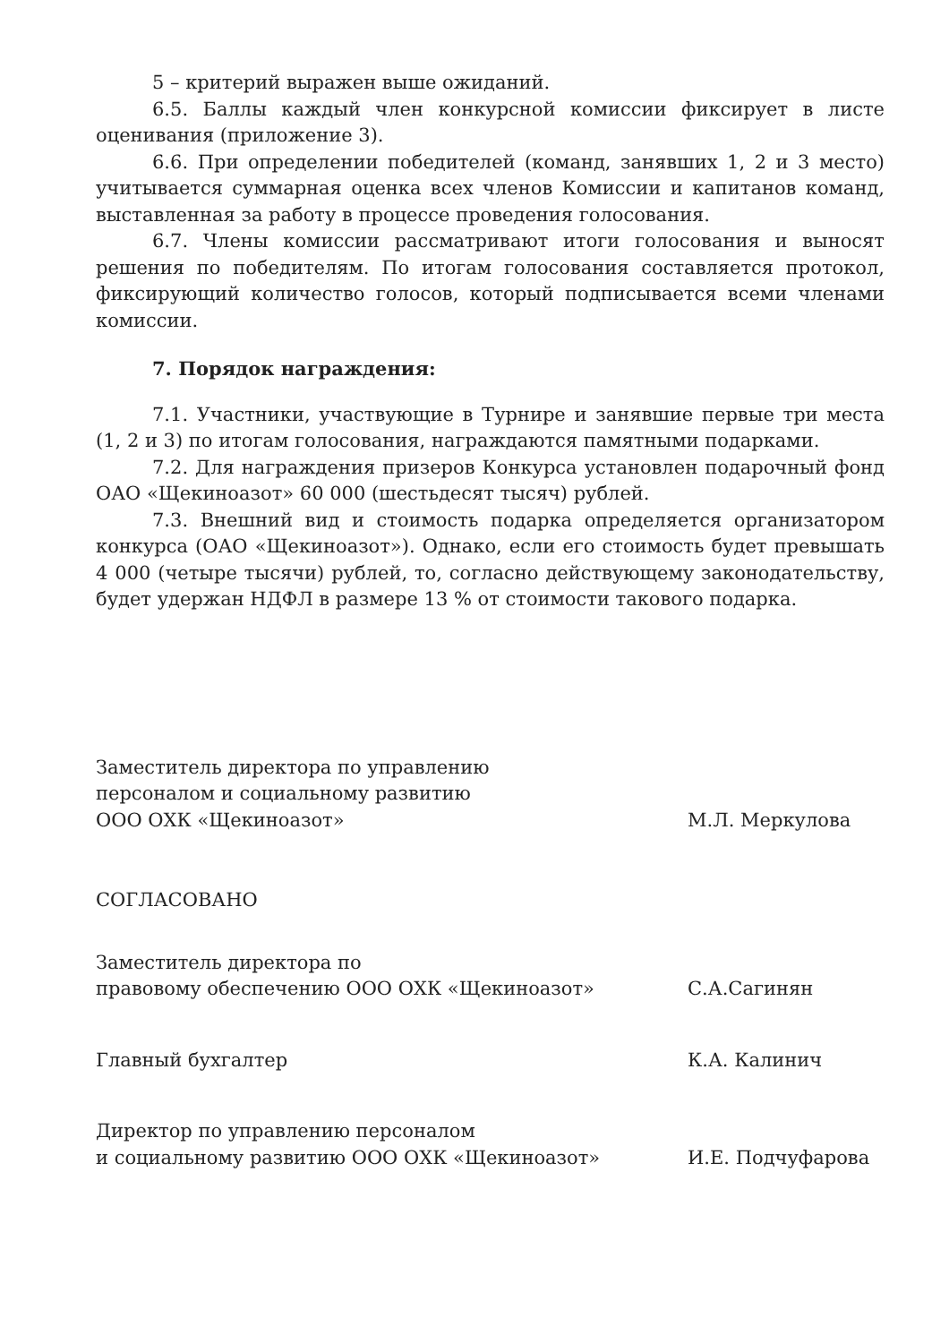5 – критерий выражен выше ожиданий.
6.5. Баллы каждый член конкурсной комиссии фиксирует в листе оценивания (приложение 3).
6.6. При определении победителей (команд, занявших 1, 2 и 3 место) учитывается суммарная оценка всех членов Комиссии и капитанов команд, выставленная за работу в процессе проведения голосования.
6.7. Члены комиссии рассматривают итоги голосования и выносят решения по победителям. По итогам голосования составляется протокол, фиксирующий количество голосов, который подписывается всеми членами комиссии.
7. Порядок награждения:
7.1. Участники, участвующие в Турнире и занявшие первые три места (1, 2 и 3) по итогам голосования, награждаются памятными подарками.
7.2. Для награждения призеров Конкурса установлен подарочный фонд ОАО «Щекиноазот» 60 000 (шестьдесят тысяч) рублей.
7.3. Внешний вид и стоимость подарка определяется организатором конкурса (ОАО «Щекиноазот»). Однако, если его стоимость будет превышать 4 000 (четыре тысячи) рублей, то, согласно действующему законодательству, будет удержан НДФЛ в размере 13 % от стоимости такового подарка.
Заместитель директора по управлению
персоналом и социальному развитию
ООО ОХК «Щекиноазот»
М.Л. Меркулова
СОГЛАСОВАНО
Заместитель директора по
правовому обеспечению ООО ОХК «Щекиноазот»
С.А.Сагинян
Главный бухгалтер
К.А. Калинич
Директор по управлению персоналом
и социальному развитию ООО ОХК «Щекиноазот»
И.Е. Подчуфарова